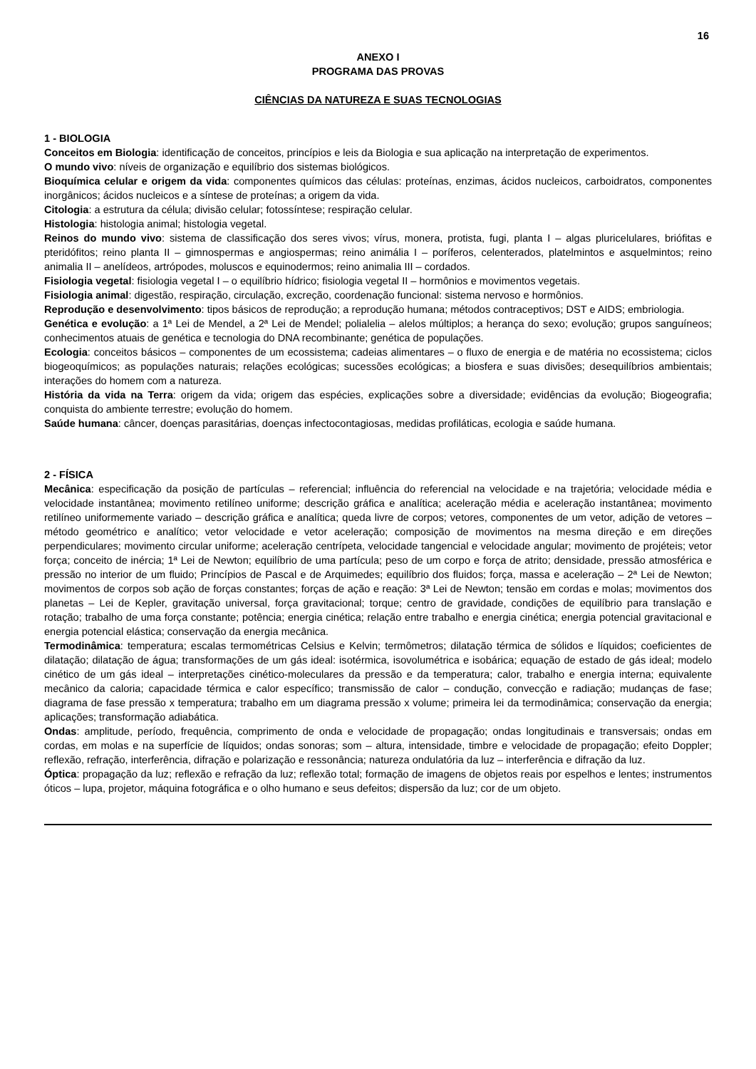16
ANEXO I
PROGRAMA DAS PROVAS
CIÊNCIAS DA NATUREZA E SUAS TECNOLOGIAS
1 - BIOLOGIA
Conceitos em Biologia: identificação de conceitos, princípios e leis da Biologia e sua aplicação na interpretação de experimentos.
O mundo vivo: níveis de organização e equilíbrio dos sistemas biológicos.
Bioquímica celular e origem da vida: componentes químicos das células: proteínas, enzimas, ácidos nucleicos, carboidratos, componentes inorgânicos; ácidos nucleicos e a síntese de proteínas; a origem da vida.
Citologia: a estrutura da célula; divisão celular; fotossíntese; respiração celular.
Histologia: histologia animal; histologia vegetal.
Reinos do mundo vivo: sistema de classificação dos seres vivos; vírus, monera, protista, fugi, planta I – algas pluricelulares, briófitas e pteridófitos; reino planta II – gimnospermas e angiospermas; reino animália I – poríferos, celenterados, platelmintos e asquelmintos; reino animalia II – anelídeos, artrópodes, moluscos e equinodermos; reino animalia III – cordados.
Fisiologia vegetal: fisiologia vegetal I – o equilíbrio hídrico; fisiologia vegetal II – hormônios e movimentos vegetais.
Fisiologia animal: digestão, respiração, circulação, excreção, coordenação funcional: sistema nervoso e hormônios.
Reprodução e desenvolvimento: tipos básicos de reprodução; a reprodução humana; métodos contraceptivos; DST e AIDS; embriologia.
Genética e evolução: a 1ª Lei de Mendel, a 2ª Lei de Mendel; polialelia – alelos múltiplos; a herança do sexo; evolução; grupos sanguíneos; conhecimentos atuais de genética e tecnologia do DNA recombinante; genética de populações.
Ecologia: conceitos básicos – componentes de um ecossistema; cadeias alimentares – o fluxo de energia e de matéria no ecossistema; ciclos biogeoquímicos; as populações naturais; relações ecológicas; sucessões ecológicas; a biosfera e suas divisões; desequilíbrios ambientais; interações do homem com a natureza.
História da vida na Terra: origem da vida; origem das espécies, explicações sobre a diversidade; evidências da evolução; Biogeografia; conquista do ambiente terrestre; evolução do homem.
Saúde humana: câncer, doenças parasitárias, doenças infectocontagiosas, medidas profiláticas, ecologia e saúde humana.
2 - FÍSICA
Mecânica: especificação da posição de partículas – referencial; influência do referencial na velocidade e na trajetória; velocidade média e velocidade instantânea; movimento retilíneo uniforme; descrição gráfica e analítica; aceleração média e aceleração instantânea; movimento retilíneo uniformemente variado – descrição gráfica e analítica; queda livre de corpos; vetores, componentes de um vetor, adição de vetores – método geométrico e analítico; vetor velocidade e vetor aceleração; composição de movimentos na mesma direção e em direções perpendiculares; movimento circular uniforme; aceleração centrípeta, velocidade tangencial e velocidade angular; movimento de projéteis; vetor força; conceito de inércia; 1ª Lei de Newton; equilíbrio de uma partícula; peso de um corpo e força de atrito; densidade, pressão atmosférica e pressão no interior de um fluido; Princípios de Pascal e de Arquimedes; equilíbrio dos fluidos; força, massa e aceleração – 2ª Lei de Newton; movimentos de corpos sob ação de forças constantes; forças de ação e reação: 3ª Lei de Newton; tensão em cordas e molas; movimentos dos planetas – Lei de Kepler, gravitação universal, força gravitacional; torque; centro de gravidade, condições de equilíbrio para translação e rotação; trabalho de uma força constante; potência; energia cinética; relação entre trabalho e energia cinética; energia potencial gravitacional e energia potencial elástica; conservação da energia mecânica.
Termodinâmica: temperatura; escalas termométricas Celsius e Kelvin; termômetros; dilatação térmica de sólidos e líquidos; coeficientes de dilatação; dilatação de água; transformações de um gás ideal: isotérmica, isovolumétrica e isobárica; equação de estado de gás ideal; modelo cinético de um gás ideal – interpretações cinético-moleculares da pressão e da temperatura; calor, trabalho e energia interna; equivalente mecânico da caloria; capacidade térmica e calor específico; transmissão de calor – condução, convecção e radiação; mudanças de fase; diagrama de fase pressão x temperatura; trabalho em um diagrama pressão x volume; primeira lei da termodinâmica; conservação da energia; aplicações; transformação adiabática.
Ondas: amplitude, período, frequência, comprimento de onda e velocidade de propagação; ondas longitudinais e transversais; ondas em cordas, em molas e na superfície de líquidos; ondas sonoras; som – altura, intensidade, timbre e velocidade de propagação; efeito Doppler; reflexão, refração, interferência, difração e polarização e ressonância; natureza ondulatória da luz – interferência e difração da luz.
Óptica: propagação da luz; reflexão e refração da luz; reflexão total; formação de imagens de objetos reais por espelhos e lentes; instrumentos óticos – lupa, projetor, máquina fotográfica e o olho humano e seus defeitos; dispersão da luz; cor de um objeto.